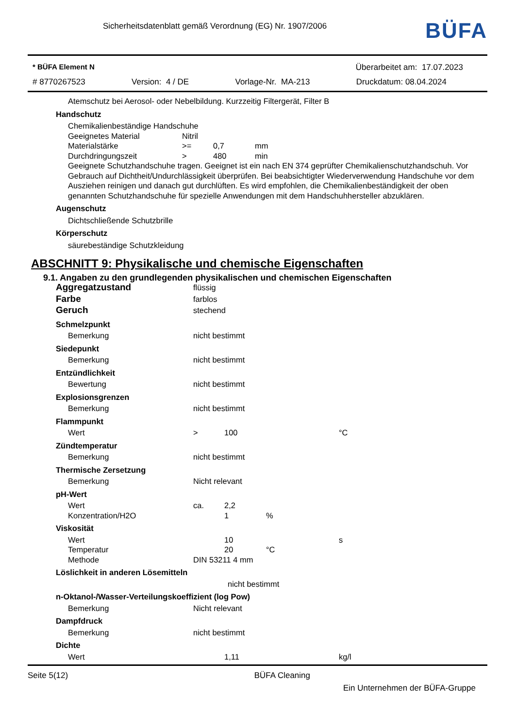Sicherheitsdatenblatt gemäß Verordnung (EG) Nr. 1907/2006
BÜFA
* BÜFA Element N Überarbeitet am: 17.07.2023
# 8770267523 Version: 4 / DE Vorlage-Nr. MA-213 Druckdatum: 08.04.2024
Atemschutz bei Aerosol- oder Nebelbildung. Kurzzeitig Filtergerät, Filter B
Handschutz
Chemikalienbeständige Handschuhe
Geeignetes Material Nitril
Materialstärke >= 0,7 mm
Durchdringungszeit > 480 min
Geeignete Schutzhandschuhe tragen. Geeignet ist ein nach EN 374 geprüfter Chemikalienschutzhandschuh. Vor Gebrauch auf Dichtheit/Undurchlässigkeit überprüfen. Bei beabsichtigter Wiederverwendung Handschuhe vor dem Ausziehen reinigen und danach gut durchlüften. Es wird empfohlen, die Chemikalienbeständigkeit der oben genannten Schutzhandschuhe für spezielle Anwendungen mit dem Handschuhhersteller abzuklären.
Augenschutz
Dichtschließende Schutzbrille
Körperschutz
säurebeständige Schutzkleidung
ABSCHNITT 9: Physikalische und chemische Eigenschaften
9.1. Angaben zu den grundlegenden physikalischen und chemischen Eigenschaften
Aggregatzustand flüssig
Farbe farblos
Geruch stechend
Schmelzpunkt
Bemerkung nicht bestimmt
Siedepunkt
Bemerkung nicht bestimmt
Entzündlichkeit
Bewertung nicht bestimmt
Explosionsgrenzen
Bemerkung nicht bestimmt
Flammpunkt
Wert > 100 °C
Zündtemperatur
Bemerkung nicht bestimmt
Thermische Zersetzung
Bemerkung Nicht relevant
pH-Wert
Wert ca. 2,2
Konzentration/H2O 1%
Viskosität
Wert 10 s
Temperatur 20 °C
Methode DIN 53211 4 mm
Löslichkeit in anderen Lösemitteln
nicht bestimmt
n-Oktanol-/Wasser-Verteilungskoeffizient (log Pow)
Bemerkung Nicht relevant
Dampfdruck
Bemerkung nicht bestimmt
Dichte
Wert 1,11 kg/l
Seite 5(12) BÜFA Cleaning
Ein Unternehmen der BÜFA-Gruppe